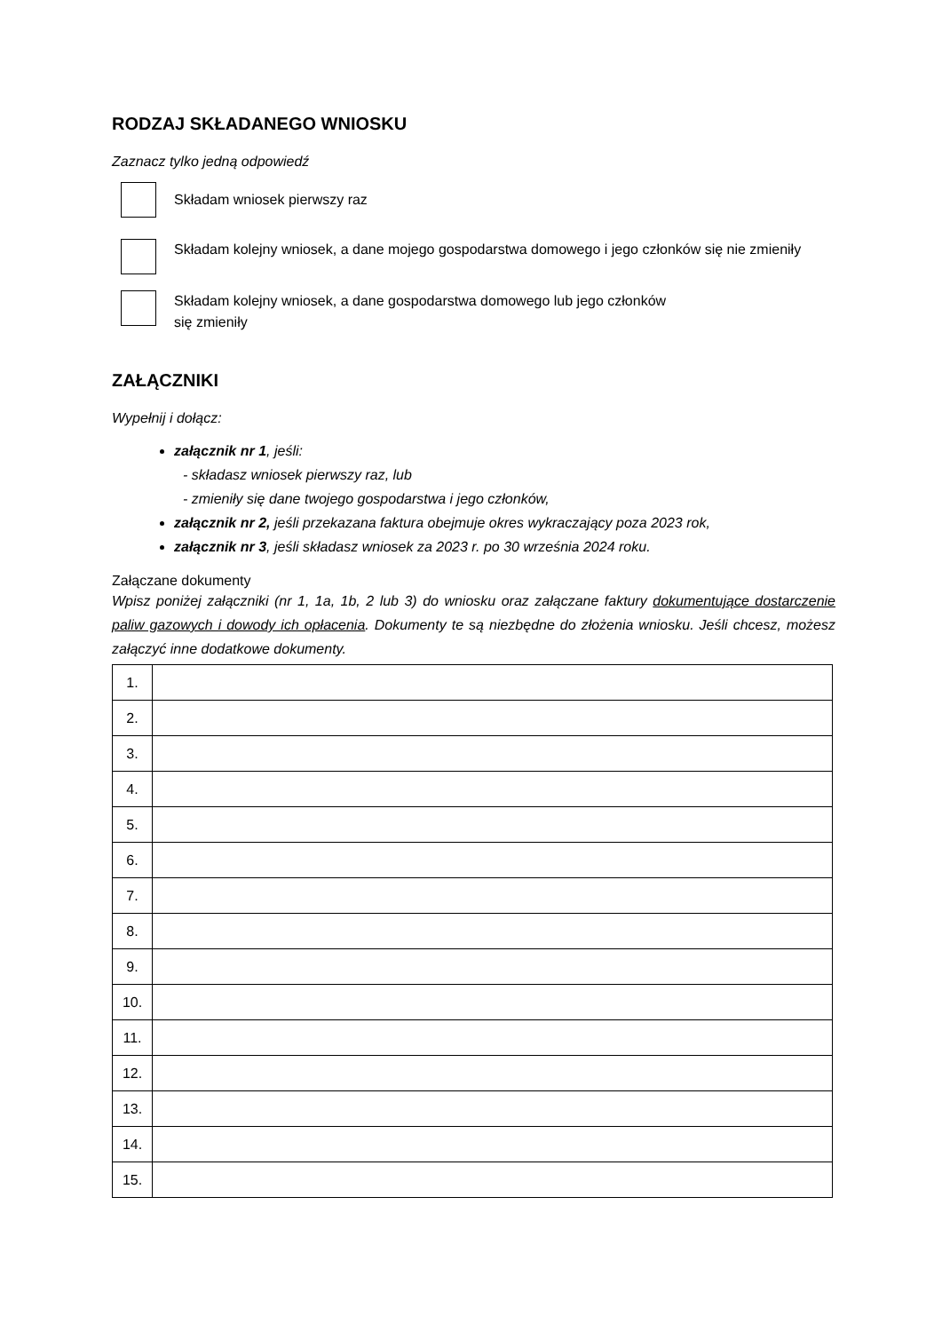RODZAJ SKŁADANEGO WNIOSKU
Zaznacz tylko jedną odpowiedź
Składam wniosek pierwszy raz
Składam kolejny wniosek, a dane mojego gospodarstwa domowego i jego członków się nie zmieniły
Składam kolejny wniosek, a dane gospodarstwa domowego lub jego członków
się zmieniły
ZAŁĄCZNIKI
Wypełnij i dołącz:
załącznik nr 1, jeśli:
- składasz wniosek pierwszy raz, lub
- zmieniły się dane twojego gospodarstwa i jego członków,
załącznik nr 2, jeśli przekazana faktura obejmuje okres wykraczający poza 2023 rok,
załącznik nr 3, jeśli składasz wniosek za 2023 r. po 30 września 2024 roku.
Załączane dokumenty
Wpisz poniżej załączniki (nr 1, 1a, 1b, 2 lub 3) do wniosku oraz załączane faktury dokumentujące dostarczenie paliw gazowych i dowody ich opłacenia. Dokumenty te są niezbędne do złożenia wniosku. Jeśli chcesz, możesz załączyć inne dodatkowe dokumenty.
| 1. | |
| 2. | |
| 3. | |
| 4. | |
| 5. | |
| 6. | |
| 7. | |
| 8. | |
| 9. | |
| 10. | |
| 11. | |
| 12. | |
| 13. | |
| 14. | |
| 15. | |